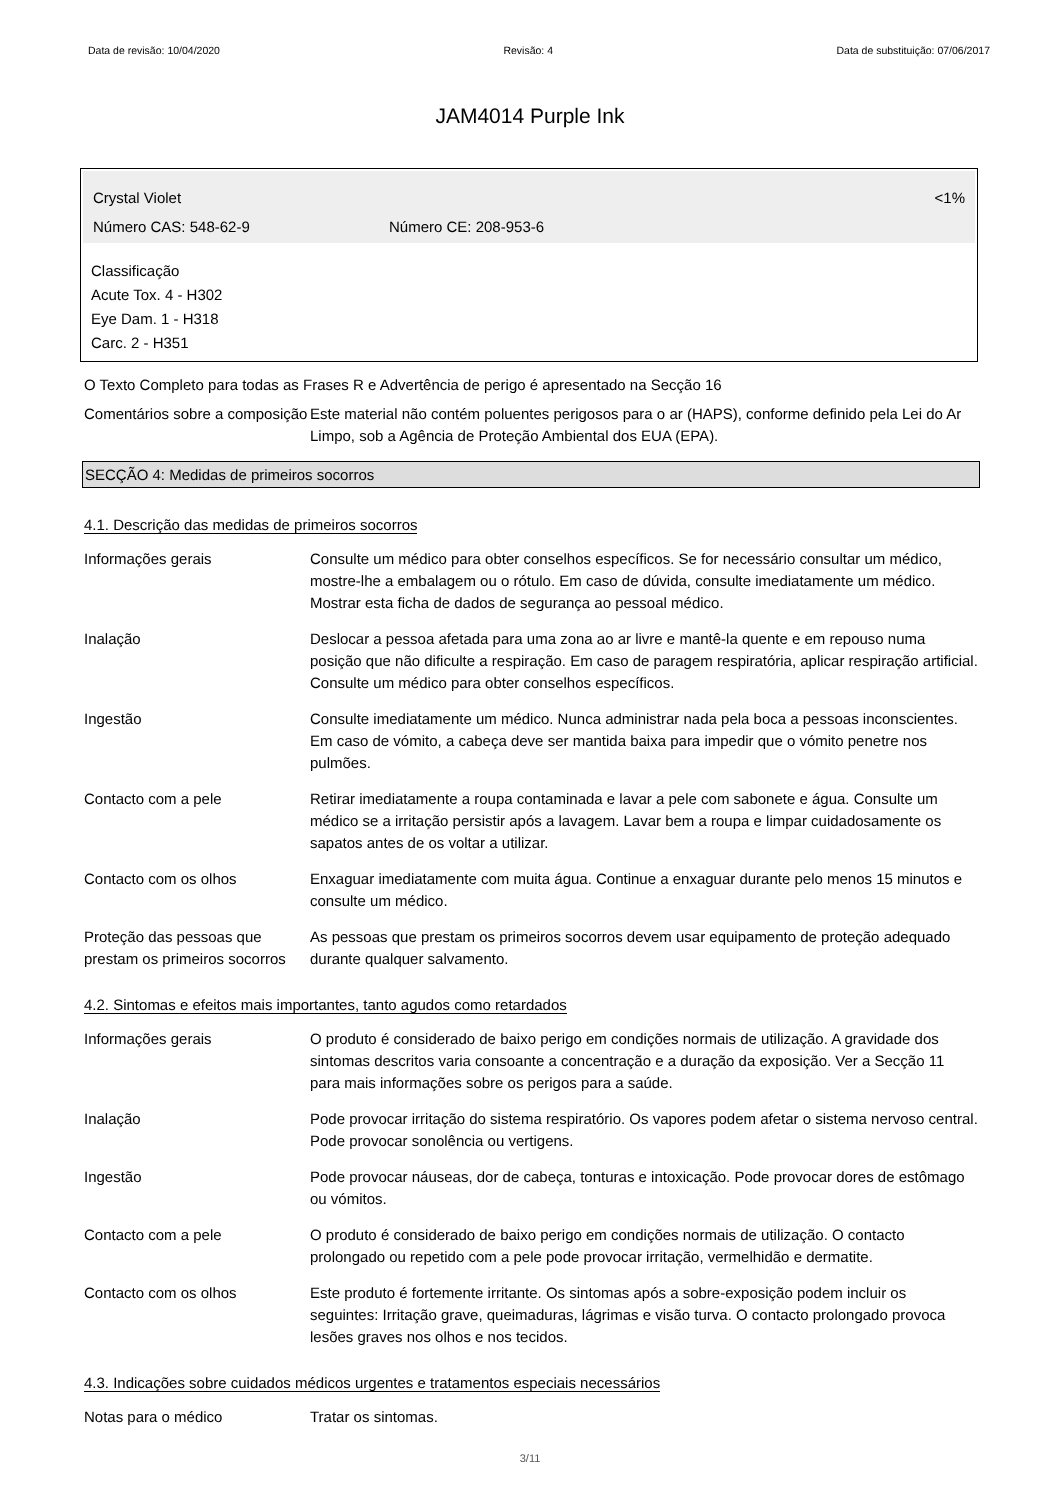Data de revisão: 10/04/2020 Revisão: 4 Data de substituição: 07/06/2017
JAM4014 Purple Ink
Crystal Violet <1%
Número CAS: 548-62-9 Número CE: 208-953-6
Classificação
Acute Tox. 4 - H302
Eye Dam. 1 - H318
Carc. 2 - H351
O Texto Completo para todas as Frases R e Advertência de perigo é apresentado na Secção 16
Comentários sobre a composição
Este material não contém poluentes perigosos para o ar (HAPS), conforme definido pela Lei do Ar Limpo, sob a Agência de Proteção Ambiental dos EUA (EPA).
SECÇÃO 4: Medidas de primeiros socorros
4.1. Descrição das medidas de primeiros socorros
Informações gerais Consulte um médico para obter conselhos específicos. Se for necessário consultar um médico, mostre-lhe a embalagem ou o rótulo. Em caso de dúvida, consulte imediatamente um médico. Mostrar esta ficha de dados de segurança ao pessoal médico.
Inalação Deslocar a pessoa afetada para uma zona ao ar livre e mantê-la quente e em repouso numa posição que não dificulte a respiração. Em caso de paragem respiratória, aplicar respiração artificial. Consulte um médico para obter conselhos específicos.
Ingestão Consulte imediatamente um médico. Nunca administrar nada pela boca a pessoas inconscientes. Em caso de vómito, a cabeça deve ser mantida baixa para impedir que o vómito penetre nos pulmões.
Contacto com a pele Retirar imediatamente a roupa contaminada e lavar a pele com sabonete e água. Consulte um médico se a irritação persistir após a lavagem. Lavar bem a roupa e limpar cuidadosamente os sapatos antes de os voltar a utilizar.
Contacto com os olhos Enxaguar imediatamente com muita água. Continue a enxaguar durante pelo menos 15 minutos e consulte um médico.
Proteção das pessoas que prestam os primeiros socorros
As pessoas que prestam os primeiros socorros devem usar equipamento de proteção adequado durante qualquer salvamento.
4.2. Sintomas e efeitos mais importantes, tanto agudos como retardados
Informações gerais O produto é considerado de baixo perigo em condições normais de utilização. A gravidade dos sintomas descritos varia consoante a concentração e a duração da exposição. Ver a Secção 11 para mais informações sobre os perigos para a saúde.
Inalação Pode provocar irritação do sistema respiratório. Os vapores podem afetar o sistema nervoso central. Pode provocar sonolência ou vertigens.
Ingestão Pode provocar náuseas, dor de cabeça, tonturas e intoxicação. Pode provocar dores de estômago ou vómitos.
Contacto com a pele O produto é considerado de baixo perigo em condições normais de utilização. O contacto prolongado ou repetido com a pele pode provocar irritação, vermelhidão e dermatite.
Contacto com os olhos Este produto é fortemente irritante. Os sintomas após a sobre-exposição podem incluir os seguintes: Irritação grave, queimaduras, lágrimas e visão turva. O contacto prolongado provoca lesões graves nos olhos e nos tecidos.
4.3. Indicações sobre cuidados médicos urgentes e tratamentos especiais necessários
Notas para o médico Tratar os sintomas.
3/11